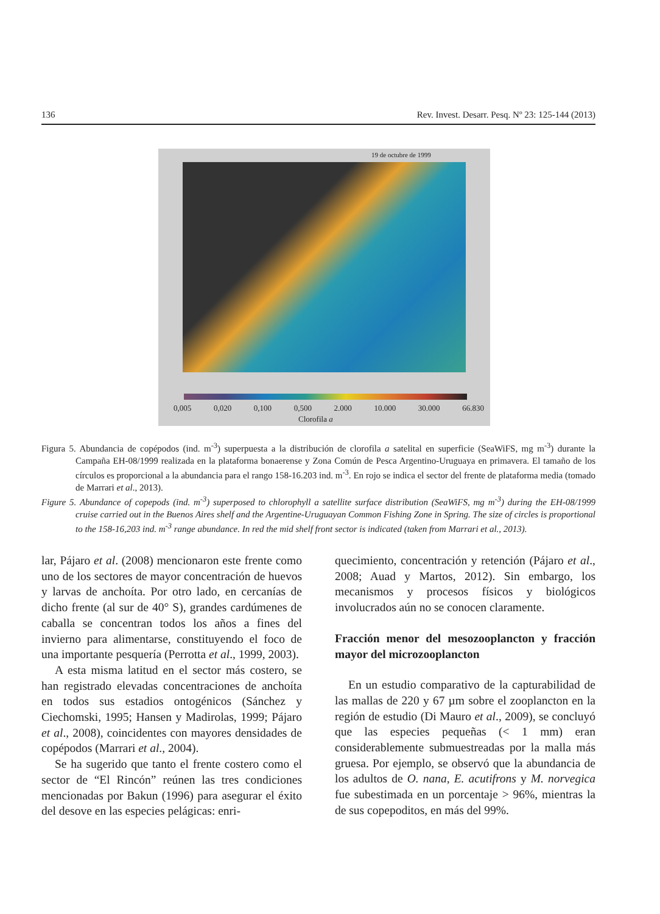136 Rev. Invest. Desarr. Pesq. Nº 23: 125-144 (2013)
19 de octubre de 1999
0,005 0,020 0,100 0,500 2.000 10.000 30.000 66.830
Clorofila a
Figura 5. Abundancia de copépodos (ind. m<sup>-3</sup>) superpuesta a la distribución de clorofila a satelital en superficie (SeaWiFS, mg m<sup>-3</sup>) durante la Campaña EH-08/1999 realizada en la plataforma bonaerense y Zona Común de Pesca Argentino-Uruguaya en primavera. El tamaño de los círculos es proporcional a la abundancia para el rango 158-16.203 ind. m<sup>-3</sup>. En rojo se indica el sector del frente de plataforma media (tomado de Marrari et al., 2013).
Figure 5. Abundance of copepods (ind. m<sup>-3</sup>) superposed to chlorophyll a satellite surface distribution (SeaWiFS, mg m<sup>-3</sup>) during the EH-08/1999 cruise carried out in the Buenos Aires shelf and the Argentine-Uruguayan Common Fishing Zone in Spring. The size of circles is proportional to the 158-16,203 ind. m<sup>-3</sup> range abundance. In red the mid shelf front sector is indicated (taken from Marrari et al., 2013).
lar, Pájaro et al. (2008) mencionaron este frente como uno de los sectores de mayor concentración de huevos y larvas de anchoíta. Por otro lado, en cercanías de dicho frente (al sur de 40° S), grandes cardúmenes de caballa se concentran todos los años a fines del invierno para alimentarse, constituyendo el foco de una importante pesquería (Perrotta et al., 1999, 2003).
A esta misma latitud en el sector más costero, se han registrado elevadas concentraciones de anchoíta en todos sus estadios ontogénicos (Sánchez y Ciechomski, 1995; Hansen y Madirolas, 1999; Pájaro et al., 2008), coincidentes con mayores densidades de copépodos (Marrari et al., 2004).
Se ha sugerido que tanto el frente costero como el sector de “El Rincón” reúnen las tres condiciones mencionadas por Bakun (1996) para asegurar el éxito del desove en las especies pelágicas: enri-
quecimiento, concentración y retención (Pájaro et al., 2008; Auad y Martos, 2012). Sin embargo, los mecanismos y procesos físicos y biológicos involucrados aún no se conocen claramente.
Fracción menor del mesozooplancton y fracción mayor del microzooplancton
En un estudio comparativo de la capturabilidad de las mallas de 220 y 67 µm sobre el zooplancton en la región de estudio (Di Mauro et al., 2009), se concluyó que las especies pequeñas (< 1 mm) eran considerablemente submuestreadas por la malla más gruesa. Por ejemplo, se observó que la abundancia de los adultos de O. nana, E. acutifrons y M. norvegica fue subestimada en un porcentaje > 96%, mientras la de sus copepoditos, en más del 99%.